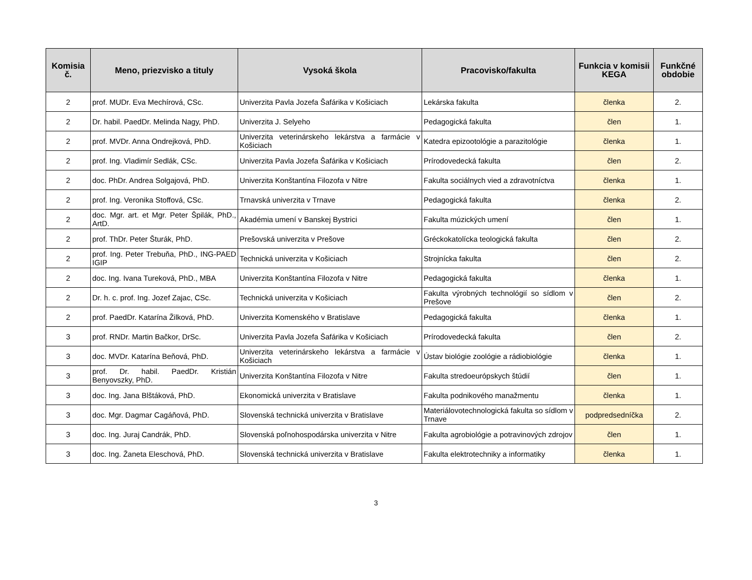| Komisia č. | Meno, priezvisko a tituly | Vysoká škola | Pracovisko/fakulta | Funkcia v komisii KEGA | Funkčné obdobie |
| --- | --- | --- | --- | --- | --- |
| 2 | prof. MUDr. Eva Mechírová, CSc. | Univerzita Pavla Jozefa Šafárika v Košiciach | Lekárska fakulta | členka | 2. |
| 2 | Dr. habil. PaedDr. Melinda Nagy, PhD. | Univerzita J. Selyeho | Pedagogická fakulta | člen | 1. |
| 2 | prof. MVDr. Anna Ondrejková, PhD. | Univerzita veterinárskeho lekárstva a farmácie v Košiciach | Katedra epizootológie a parazitológie | členka | 1. |
| 2 | prof. Ing. Vladimír Sedlák, CSc. | Univerzita Pavla Jozefa Šafárika v Košiciach | Prírodovedecká fakulta | člen | 2. |
| 2 | doc. PhDr. Andrea Solgajová, PhD. | Univerzita Konštantína Filozofa v Nitre | Fakulta sociálnych vied a zdravotníctva | členka | 1. |
| 2 | prof. Ing. Veronika Stoffová, CSc. | Trnavská univerzita v Trnave | Pedagogická fakulta | členka | 2. |
| 2 | doc. Mgr. art. et Mgr. Peter Špilák, PhD., ArtD. | Akadémia umení v Banskej Bystrici | Fakulta múzických umení | člen | 1. |
| 2 | prof. ThDr. Peter Šturák, PhD. | Prešovská univerzita v Prešove | Gréckokatolícka teologická fakulta | člen | 2. |
| 2 | prof. Ing. Peter Trebuňa, PhD., ING-PAED IGIP | Technická univerzita v Košiciach | Strojnícka fakulta | člen | 2. |
| 2 | doc. Ing. Ivana Tureková, PhD., MBA | Univerzita Konštantína Filozofa v Nitre | Pedagogická fakulta | členka | 1. |
| 2 | Dr. h. c. prof. Ing. Jozef Zajac, CSc. | Technická univerzita v Košiciach | Fakulta výrobných technológií so sídlom v Prešove | člen | 2. |
| 2 | prof. PaedDr. Katarína Žilková, PhD. | Univerzita Komenského v Bratislave | Pedagogická fakulta | členka | 1. |
| 3 | prof. RNDr. Martin Bačkor, DrSc. | Univerzita Pavla Jozefa Šafárika v Košiciach | Prírodovedecká fakulta | člen | 2. |
| 3 | doc. MVDr. Katarína Beňová, PhD. | Univerzita veterinárskeho lekárstva a farmácie v Košiciach | Ústav biológie zoológie a rádiobiológie | členka | 1. |
| 3 | prof. Dr. habil. PaedDr. Kristián Benyovszky, PhD. | Univerzita Konštantína Filozofa v Nitre | Fakulta stredoeurópskych štúdií | člen | 1. |
| 3 | doc. Ing. Jana Blštáková, PhD. | Ekonomická univerzita v Bratislave | Fakulta podnikového manažmentu | členka | 1. |
| 3 | doc. Mgr. Dagmar Cagáňová, PhD. | Slovenská technická univerzita v Bratislave | Materiálovotechnologická fakulta so sídlom v Trnave | podpredsedníčka | 2. |
| 3 | doc. Ing. Juraj Candrák, PhD. | Slovenská poľnohospodárska univerzita v Nitre | Fakulta agrobiológie a potravinových zdrojov | člen | 1. |
| 3 | doc. Ing. Žaneta Eleschová, PhD. | Slovenská technická univerzita v Bratislave | Fakulta elektrotechniky a informatiky | členka | 1. |
3